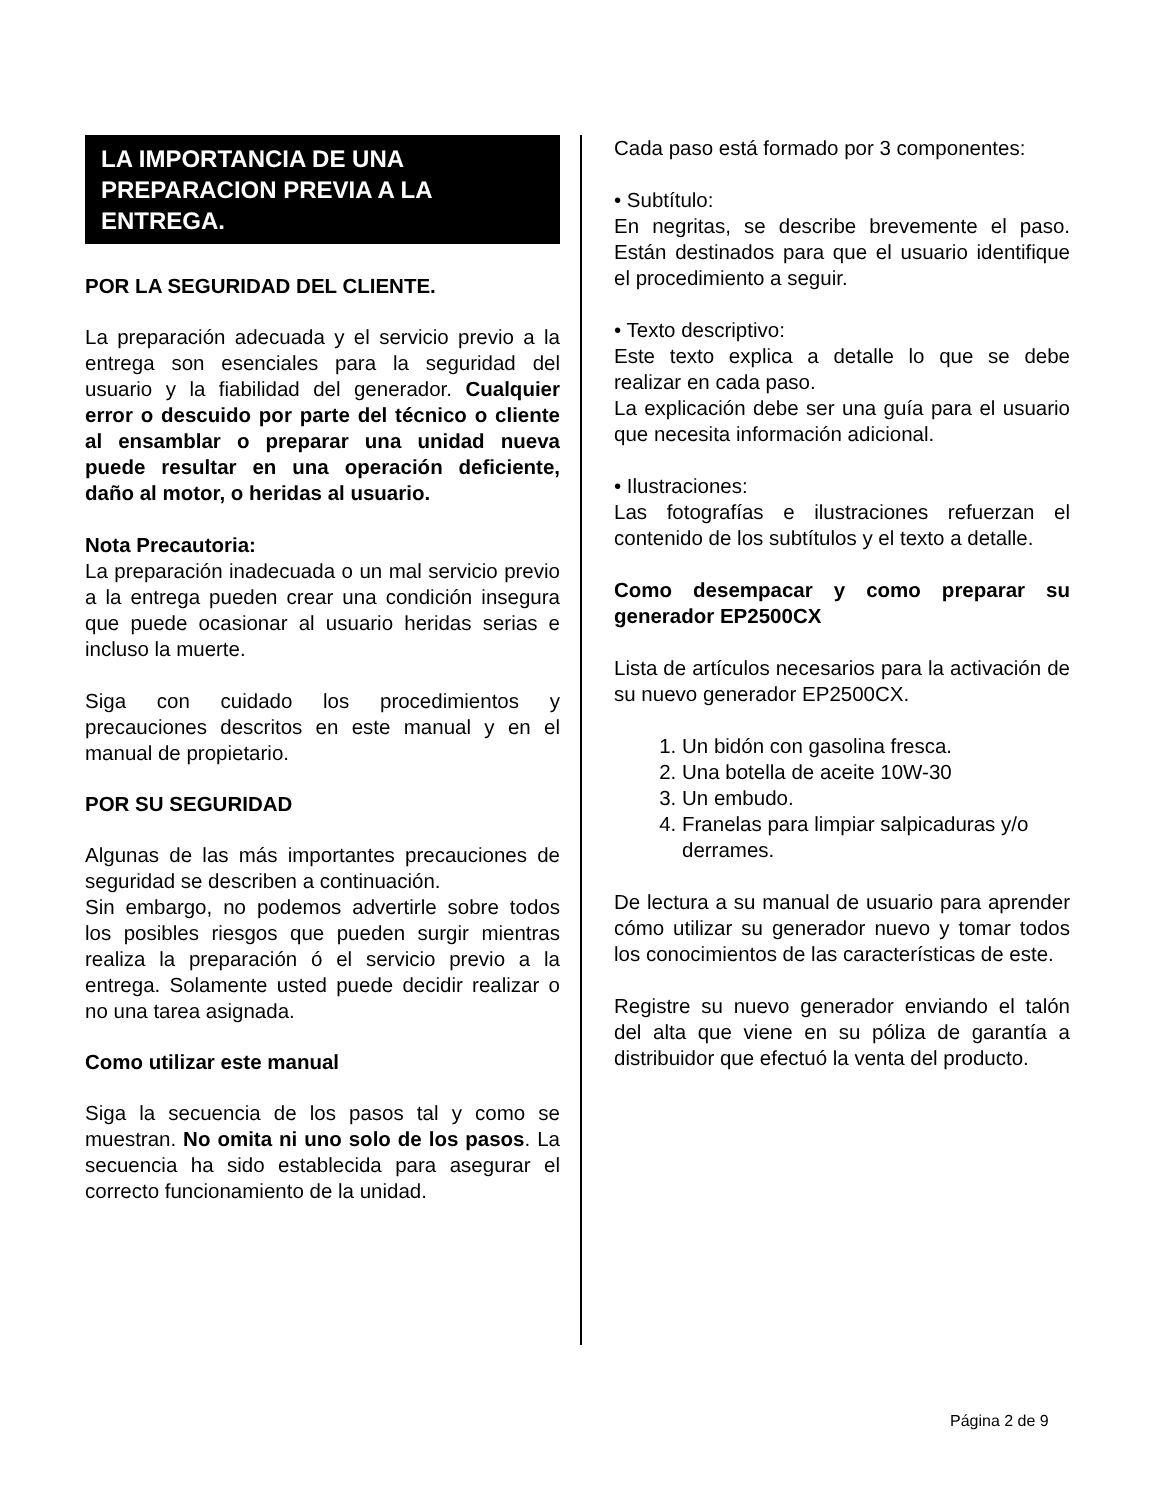LA IMPORTANCIA DE UNA PREPARACION PREVIA A LA ENTREGA.
POR LA SEGURIDAD DEL CLIENTE.
La preparación adecuada y el servicio previo a la entrega son esenciales para la seguridad del usuario y la fiabilidad del generador. Cualquier error o descuido por parte del técnico o cliente al ensamblar o preparar una unidad nueva puede resultar en una operación deficiente, daño al motor, o heridas al usuario.
Nota Precautoria:
La preparación inadecuada o un mal servicio previo a la entrega pueden crear una condición insegura que puede ocasionar al usuario heridas serias e incluso la muerte.
Siga con cuidado los procedimientos y precauciones descritos en este manual y en el manual de propietario.
POR SU SEGURIDAD
Algunas de las más importantes precauciones de seguridad se describen a continuación.
Sin embargo, no podemos advertirle sobre todos los posibles riesgos que pueden surgir mientras realiza la preparación ó el servicio previo a la entrega. Solamente usted puede decidir realizar o no una tarea asignada.
Como utilizar este manual
Siga la secuencia de los pasos tal y como se muestran. No omita ni uno solo de los pasos. La secuencia ha sido establecida para asegurar el correcto funcionamiento de la unidad.
Cada paso está formado por 3 componentes:
• Subtítulo:
En negritas, se describe brevemente el paso. Están destinados para que el usuario identifique el procedimiento a seguir.
• Texto descriptivo:
Este texto explica a detalle lo que se debe realizar en cada paso.
La explicación debe ser una guía para el usuario que necesita información adicional.
• Ilustraciones:
Las fotografías e ilustraciones refuerzan el contenido de los subtítulos y el texto a detalle.
Como desempacar y como preparar su generador EP2500CX
Lista de artículos necesarios para la activación de su nuevo generador EP2500CX.
1. Un bidón con gasolina fresca.
2. Una botella de aceite 10W-30
3. Un embudo.
4. Franelas para limpiar salpicaduras y/o derrames.
De lectura a su manual de usuario para aprender cómo utilizar su generador nuevo y tomar todos los conocimientos de las características de este.
Registre su nuevo generador enviando el talón del alta que viene en su póliza de garantía a distribuidor que efectuó la venta del producto.
Página 2 de 9